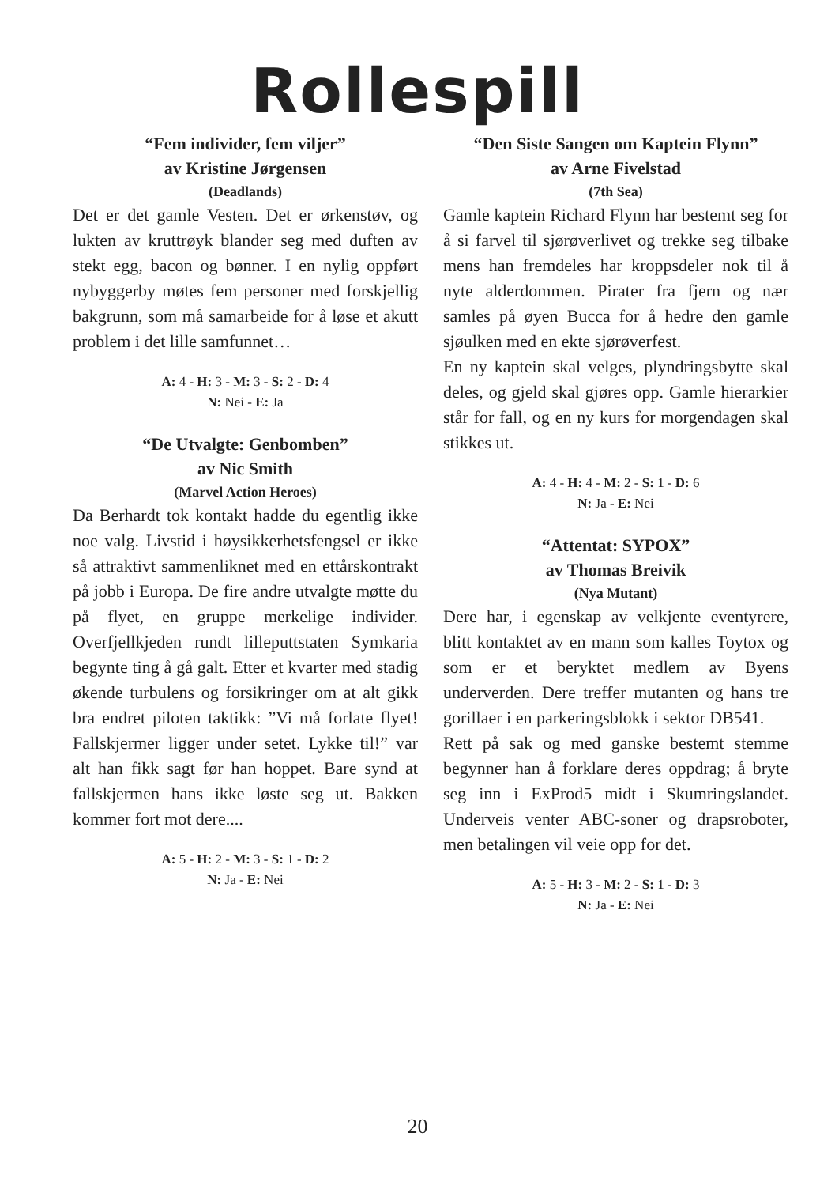Rollespill
“Fem individer, fem viljer”
av Kristine Jørgensen
(Deadlands)
Det er det gamle Vesten. Det er ørkenstøv, og lukten av kruttrøyk blander seg med duften av stekt egg, bacon og bønner. I en nylig oppført nybyggerby møtes fem personer med forskjellig bakgrunn, som må samarbeide for å løse et akutt problem i det lille samfunnet…
A: 4 - H: 3 - M: 3 - S: 2 - D: 4
N: Nei - E: Ja
“De Utvalgte: Genbomben”
av Nic Smith
(Marvel Action Heroes)
Da Berhardt tok kontakt hadde du egentlig ikke noe valg. Livstid i høysikkerhetsfengsel er ikke så attraktivt sammenliknet med en ettårskontrakt på jobb i Europa. De fire andre utvalgte møtte du på flyet, en gruppe merkelige individer. Overfjellkjeden rundt lilleputtstaten Symkaria begynte ting å gå galt. Etter et kvarter med stadig økende turbulens og forsikringer om at alt gikk bra endret piloten taktikk: ”Vi må forlate flyet! Fallskjermer ligger under setet. Lykke til!” var alt han fikk sagt før han hoppet. Bare synd at fallskjermen hans ikke løste seg ut. Bakken kommer fort mot dere....
A: 5 - H: 2 - M: 3 - S: 1 - D: 2
N: Ja - E: Nei
“Den Siste Sangen om Kaptein Flynn”
av Arne Fivelstad
(7th Sea)
Gamle kaptein Richard Flynn har bestemt seg for å si farvel til sjørøverlivet og trekke seg tilbake mens han fremdeles har kroppsdeler nok til å nyte alderdommen. Pirater fra fjern og nær samles på øyen Bucca for å hedre den gamle sjøulken med en ekte sjørøverfest.
En ny kaptein skal velges, plyndringsbytte skal deles, og gjeld skal gjøres opp. Gamle hierarkier står for fall, og en ny kurs for morgendagen skal stikkes ut.
A: 4 - H: 4 - M: 2 - S: 1 - D: 6
N: Ja - E: Nei
“Attentat: SYPOX”
av Thomas Breivik
(Nya Mutant)
Dere har, i egenskap av velkjente eventyrere, blitt kontaktet av en mann som kalles Toytox og som er et beryktet medlem av Byens underverden. Dere treffer mutanten og hans tre gorillaer i en parkeringsblokk i sektor DB541.
Rett på sak og med ganske bestemt stemme begynner han å forklare deres oppdrag; å bryte seg inn i ExProd5 midt i Skumringslandet. Underveis venter ABC-soner og drapsroboter, men betalingen vil veie opp for det.
A: 5 - H: 3 - M: 2 - S: 1 - D: 3
N: Ja - E: Nei
20